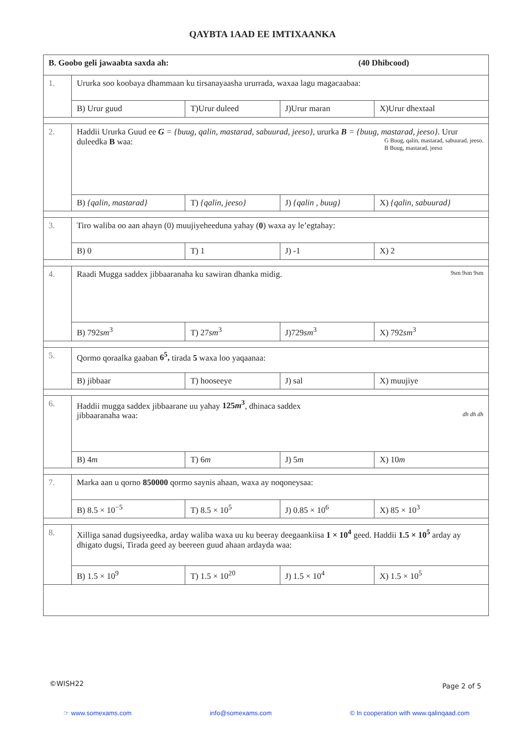QAYBTA 1AAD EE IMTIXAANKA
| B. Goobo geli jawaabta saxda ah: (40 Dhibcood) | | | | |
| 1. | Ururka soo koobaya dhammaan ku tirsanayaasha ururrada, waxaa lagu magacaabaa: | | | |
| | B) Urur guud | T)Urur duleed | J)Urur maran | X)Urur dhextaal |
| 2. | Haddii Ururka Guud ee G = {buug, qalin, mastarad, sabuurad, jeeso} , ururka B = {buug, mastarad, jeeso} . Urur duleedka B waa: G Buug, qalin, mastarad, sabuurad, jeeso. B Buug, mastarad, jeeso | | | |
| | B) {qalin, mastarad} | T) {qalin, jeeso} | J) {qalin , buug} | X) {qalin, sabuurad} |
| 3. | Tiro waliba oo aan ahayn (0) muujiyeheeduna yahay ( 0 ) waxa ay le’egtahay: | | | |
| | B) 0 | T) 1 | J) -1 | X) 2 |
| 4. | Raadi Mugga saddex jibbaaranaha ku sawiran dhanka midig. 9sm 9sm 9sm | | | |
| | B) 792 sm<sup>3</sup> | T) 27 sm<sup>3</sup> | J)729 sm<sup>3</sup> | X) 792 sm<sup>3</sup> |
| 5. | Qormo qoraalka gaaban 6<sup>5</sup>, tirada 5 waxa loo yaqaanaa: | | | |
| | B) jibbaar | T) hooseeye | J) sal | X) muujiye |
| 6. | Haddii mugga saddex jibbaarane uu yahay 125 m<sup>3</sup> , dhinaca saddex jibbaaranaha waa: dh dh dh | | | |
| | B) 4 m | T) 6 m | J) 5 m | X) 10 m |
| 7. | Marka aan u qorno 850000 qormo saynis ahaan, waxa ay noqoneysaa: | | | |
| | B) 8.5 × 10<sup>−5</sup> | T) 8.5 × 10<sup>5</sup> | J) 0.85 × 10<sup>6</sup> | X) 85 × 10<sup>3</sup> |
| 8. | Xilliga sanad dugsiyeedka, arday waliba waxa uu ku beeray deegaankiisa 1 × 10<sup>4</sup> geed. Haddii 1.5 × 10<sup>5</sup> arday ay dhigato dugsi, Tirada geed ay beereen guud ahaan ardayda waa: | | | |
| | B) 1.5 × 10<sup>9</sup> | T) 1.5 × 10<sup>20</sup> | J) 1.5 × 10<sup>4</sup> | X) 1.5 × 10<sup>5</sup> |
©WISH22 Page 2 of 5
☞ www.somexams.com info@somexams.com © In cooperation with www.qalinqaad.com